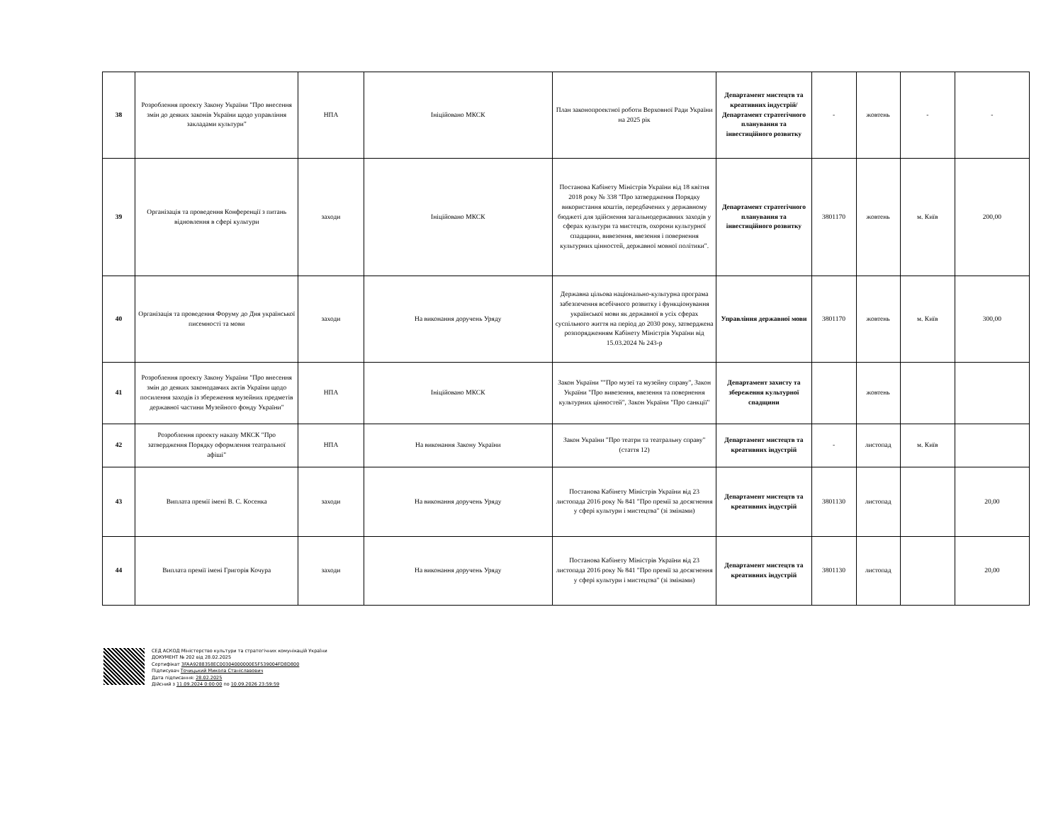| 38 | Розроблення проекту Закону України "Про внесення змін до деяких законів України щодо управління закладами культури" | НПА | Ініційовано МКСК | План законопроектної роботи Верховної Ради України на 2025 рік | Департамент мистецтв та креативних індустрій/ Департамент стратегічного планування та інвестиційного розвитку | - | жовтень | - | - |
| 39 | Організація та проведення Конференції з питань відновлення в сфері культури | заходи | Ініційовано МКСК | Постанова Кабінету Міністрів України від 18 квітня 2018 року № 338 "Про затвердження Порядку використання коштів, передбачених у державному бюджеті для здійснення загальнодержавних заходів у сферах культури та мистецтв, охорони культурної спадщини, вивезення, ввезення і повернення культурних цінностей, державної мовної політики". | Департамент стратегічного планування та інвестиційного розвитку | 3801170 | жовтень | м. Київ | 200,00 |
| 40 | Організація та проведення Форуму до Дня української писемності та мови | заходи | На виконання доручень Уряду | Державна цільова національно-культурна програма забезпечення всебічного розвитку і функціонування української мови як державної в усіх сферах суспільного життя на період до 2030 року, затверджена розпорядженням Кабінету Міністрів України від 15.03.2024 № 243-р | Управління державної мови | 3801170 | жовтень | м. Київ | 300,00 |
| 41 | Розроблення проекту Закону України "Про внесення змін до деяких законодавчих актів України щодо посилення заходів із збереження музейних предметів державної частини Музейного фонду України" | НПА | Ініційовано МКСК | Закон України ""Про музеї та музейну справу", Закон України "Про вивезення, ввезення та повернення культурних цінностей", Закон України "Про санкції" | Департамент захисту та збереження культурної спадщини | | жовтень | | |
| 42 | Розроблення проекту наказу МКСК "Про затвердження Порядку оформлення театральної афіші" | НПА | На виконання Закону України | Закон України "Про театри та театральну справу" (стаття 12) | Департамент мистецтв та креативних індустрій | - | листопад | м. Київ | |
| 43 | Виплата премії імені В. С. Косенка | заходи | На виконання доручень Уряду | Постанова Кабінету Міністрів України від 23 листопада 2016 року № 841 "Про премії за досягнення у сфері культури і мистецтва" (зі змінами) | Департамент мистецтв та креативних індустрій | 3801130 | листопад | | 20,00 |
| 44 | Виплата премії імені Григорія Кочура | заходи | На виконання доручень Уряду | Постанова Кабінету Міністрів України від 23 листопада 2016 року № 841 "Про премії за досягнення у сфері культури і мистецтва" (зі змінами) | Департамент мистецтв та креативних індустрій | 3801130 | листопад | | 20,00 |
СЕД АСКОД Міністерство культури та стратегічних комунікацій України
ДОКУМЕНТ № 202 від 28.02.2025
Сертифікат 3FAA9288358EC00304000000E5F539004FD8D800
Підписувач Точицький Микола Станіславович
Дата підписання: 28.02.2025
Дійсний з 11.09.2024 0:00:00 по 10.09.2026 23:59:59